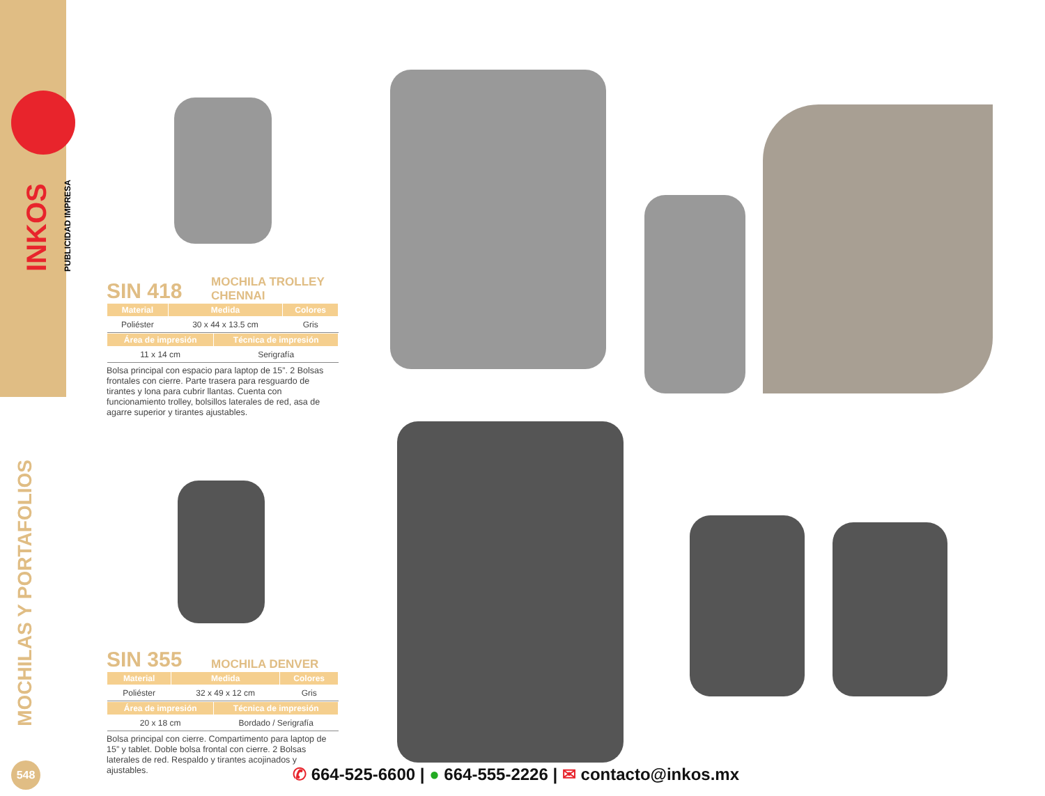INKOS PUBLICIDAD IMPRESA
MOCHILAS Y PORTAFOLIOS
SIN 418 MOCHILA TROLLEY
CHENNAI
| Material | Medida | Colores |
| --- | --- | --- |
| Poliéster | 30 x 44 x 13.5 cm | Gris |
| Área de impresión | Técnica de impresión |
| --- | --- |
| 11 x 14 cm | Serigrafía |
Bolsa principal con espacio para laptop de 15”. 2 Bolsas frontales con cierre. Parte trasera para resguardo de tirantes y lona para cubrir llantas. Cuenta con funcionamiento trolley, bolsillos laterales de red, asa de agarre superior y tirantes ajustables.
SIN 355 MOCHILA DENVER
| Material | Medida | Colores |
| --- | --- | --- |
| Poliéster | 32 x 49 x 12 cm | Gris |
| Área de impresión | Técnica de impresión |
| --- | --- |
| 20 x 18 cm | Bordado / Serigrafía |
Bolsa principal con cierre. Compartimento para laptop de 15” y tablet. Doble bolsa frontal con cierre. 2 Bolsas laterales de red. Respaldo y tirantes acojinados y ajustables.
548
✆ 664-525-6600 | ● 664-555-2226 | ✉ contacto@inkos.mx